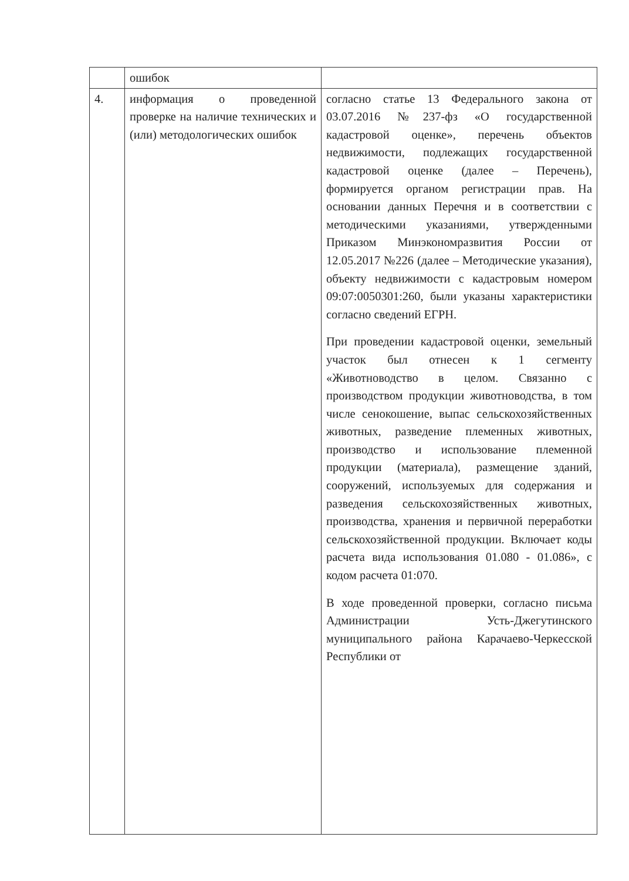| | ошибок | |
| 4. | информация о проведенной проверке на наличие технических и (или) методологических ошибок | согласно статье 13 Федерального закона от 03.07.2016 №237-фз «О государственной кадастровой оценке», перечень объектов недвижимости, подлежащих государственной кадастровой оценке (далее – Перечень), формируется органом регистрации прав. На основании данных Перечня и в соответствии с методическими указаниями, утвержденными Приказом Минэкономразвития России от 12.05.2017 №226 (далее – Методические указания), объекту недвижимости с кадастровым номером 09:07:0050301:260, были указаны характеристики согласно сведений ЕГРН. При проведении кадастровой оценки, земельный участок был отнесен к 1 сегменту «Животноводство в целом. Связанно с производством продукции животноводства, в том числе сенокошение, выпас сельскохозяйственных животных, разведение племенных животных, производство и использование племенной продукции (материала), размещение зданий, сооружений, используемых для содержания и разведения сельскохозяйственных животных, производства, хранения и первичной переработки сельскохозяйственной продукции. Включает коды расчета вида использования 01.080 - 01.086», с кодом расчета 01:070. В ходе проведенной проверки, согласно письма Администрации Усть-Джегутинского муниципального района Карачаево-Черкесской Республики от |